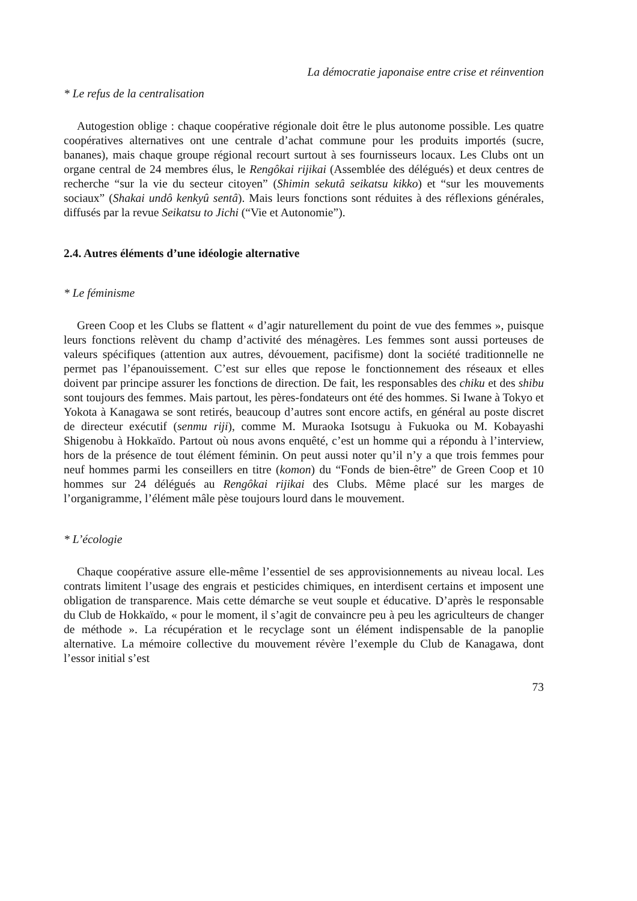La démocratie japonaise entre crise et réinvention
* Le refus de la centralisation
Autogestion oblige : chaque coopérative régionale doit être le plus autonome possible. Les quatre coopératives alternatives ont une centrale d’achat commune pour les produits importés (sucre, bananes), mais chaque groupe régional recourt surtout à ses fournisseurs locaux. Les Clubs ont un organe central de 24 membres élus, le Rengôkai rijikai (Assemblée des délégués) et deux centres de recherche “sur la vie du secteur citoyen” (Shimin sekutâ seikatsu kikko) et “sur les mouvements sociaux” (Shakai undô kenkyû sentâ). Mais leurs fonctions sont réduites à des réflexions générales, diffusés par la revue Seikatsu to Jichi (“Vie et Autonomie”).
2.4. Autres éléments d’une idéologie alternative
* Le féminisme
Green Coop et les Clubs se flattent « d’agir naturellement du point de vue des femmes », puisque leurs fonctions relèvent du champ d’activité des ménagères. Les femmes sont aussi porteuses de valeurs spécifiques (attention aux autres, dévouement, pacifisme) dont la société traditionnelle ne permet pas l’épanouissement. C’est sur elles que repose le fonctionnement des réseaux et elles doivent par principe assurer les fonctions de direction. De fait, les responsables des chiku et des shibu sont toujours des femmes. Mais partout, les pères-fondateurs ont été des hommes. Si Iwane à Tokyo et Yokota à Kanagawa se sont retirés, beaucoup d’autres sont encore actifs, en général au poste discret de directeur exécutif (senmu riji), comme M. Muraoka Isotsugu à Fukuoka ou M. Kobayashi Shigenobu à Hokkaïdo. Partout où nous avons enquêté, c’est un homme qui a répondu à l’interview, hors de la présence de tout élément féminin. On peut aussi noter qu’il n’y a que trois femmes pour neuf hommes parmi les conseillers en titre (komon) du “Fonds de bien-être” de Green Coop et 10 hommes sur 24 délégués au Rengôkai rijikai des Clubs. Même placé sur les marges de l’organigramme, l’élément mâle pèse toujours lourd dans le mouvement.
* L’écologie
Chaque coopérative assure elle-même l’essentiel de ses approvisionnements au niveau local. Les contrats limitent l’usage des engrais et pesticides chimiques, en interdisent certains et imposent une obligation de transparence. Mais cette démarche se veut souple et éducative. D’après le responsable du Club de Hokkaïdo, « pour le moment, il s’agit de convaincre peu à peu les agriculteurs de changer de méthode ». La récupération et le recyclage sont un élément indispensable de la panoplie alternative. La mémoire collective du mouvement révère l’exemple du Club de Kanagawa, dont l’essor initial s’est
73